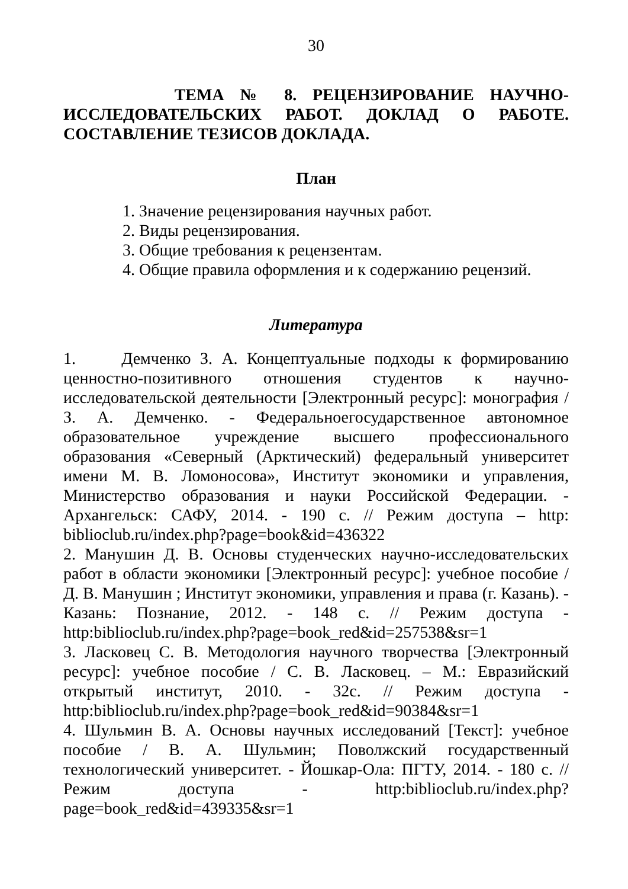30
ТЕМА № 8. РЕЦЕНЗИРОВАНИЕ НАУЧНО-ИССЛЕДОВАТЕЛЬСКИХ РАБОТ. ДОКЛАД О РАБОТЕ. СОСТАВЛЕНИЕ ТЕЗИСОВ ДОКЛАДА.
План
1. Значение рецензирования научных работ.
2. Виды рецензирования.
3. Общие требования к рецензентам.
4. Общие правила оформления и к содержанию рецензий.
Литература
1. Демченко З. А. Концептуальные подходы к формированию ценностно-позитивного отношения студентов к научно-исследовательской деятельности [Электронный ресурс]: монография / З. А. Демченко. - Федеральноегосударственное автономное образовательное учреждение высшего профессионального образования «Северный (Арктический) федеральный университет имени М. В. Ломоносова», Институт экономики и управления, Министерство образования и науки Российской Федерации. - Архангельск: САФУ, 2014. - 190 с. // Режим доступа – http: biblioclub.ru/index.php?page=book&id=436322
2. Манушин Д. В. Основы студенческих научно-исследовательских работ в области экономики [Электронный ресурс]: учебное пособие / Д. В. Манушин ; Институт экономики, управления и права (г. Казань). - Казань: Познание, 2012. - 148 с. // Режим доступа - http:biblioclub.ru/index.php?page=book_red&id=257538&sr=1
3. Ласковец С. В. Методология научного творчества [Электронный ресурс]: учебное пособие / С. В. Ласковец. – М.: Евразийский открытый институт, 2010. - 32с. // Режим доступа - http:biblioclub.ru/index.php?page=book_red&id=90384&sr=1
4. Шульмин В. А. Основы научных исследований [Текст]: учебное пособие / В. А. Шульмин; Поволжский государственный технологический университет. - Йошкар-Ола: ПГТУ, 2014. - 180 с. // Режим доступа - http:biblioclub.ru/index.php?page=book_red&id=439335&sr=1